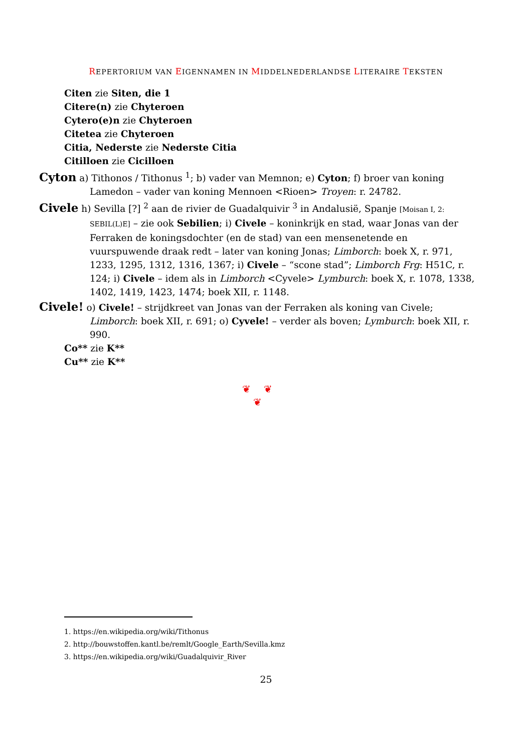REPERTORIUM VAN EIGENNAMEN IN MIDDELNEDERLANDSE LITERAIRE TEKSTEN
Citen zie Siten, die 1
Citere(n) zie Chyteroen
Cytero(e)n zie Chyteroen
Citetea zie Chyteroen
Citia, Nederste zie Nederste Citia
Citilloen zie Cicilloen
Cyton a) Tithonos / Tithonus <sup>1</sup>; b) vader van Memnon; e) Cyton; f) broer van koning Lamedon – vader van koning Mennoen <Rioen> Troyen: r. 24782.
Civele h) Sevilla [?] <sup>2</sup> aan de rivier de Guadalquivir <sup>3</sup> in Andalusië, Spanje [Moisan I, 2: SEBIL(L)E] – zie ook Sebilien; i) Civele – koninkrijk en stad, waar Jonas van der Ferraken de koningsdochter (en de stad) van een mensenetende en vuurspuwende draak redt – later van koning Jonas; Limborch: boek X, r. 971, 1233, 1295, 1312, 1316, 1367; i) Civele – “scone stad”; Limborch Frg: H51C, r. 124; i) Civele – idem als in Limborch <Cyvele> Lymburch: boek X, r. 1078, 1338, 1402, 1419, 1423, 1474; boek XII, r. 1148.
Civele! o) Civele! – strijdkreet van Jonas van der Ferraken als koning van Civele; Limborch: boek XII, r. 691; o) Cyvele! – verder als boven; Lymburch: boek XII, r. 990.
Co** zie K**
Cu** zie K**
❦ ❦
❦
1. https://en.wikipedia.org/wiki/Tithonus
2. http://bouwstoffen.kantl.be/remlt/Google_Earth/Sevilla.kmz
3. https://en.wikipedia.org/wiki/Guadalquivir_River
25